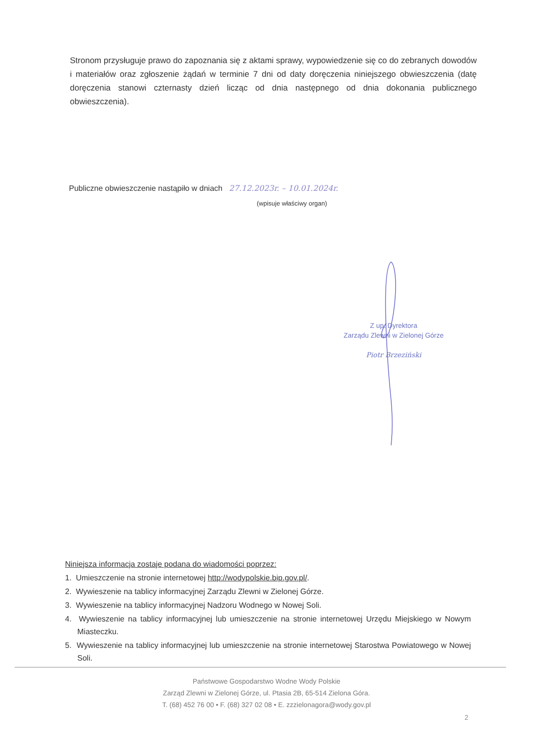Stronom przysługuje prawo do zapoznania się z aktami sprawy, wypowiedzenie się co do zebranych dowodów i materiałów oraz zgłoszenie żądań w terminie 7 dni od daty doręczenia niniejszego obwieszczenia (datę doręczenia stanowi czternasty dzień licząc od dnia następnego od dnia dokonania publicznego obwieszczenia).
Publiczne obwieszczenie nastąpiło w dniach 27.12.2023r. – 10.01.2024r.
(wpisuje właściwy organ)
Z up. Dyrektora
Zarządu Zlewni w Zielonej Górze
Piotr Brzeziński
Niniejsza informacja zostaje podana do wiadomości poprzez:
1. Umieszczenie na stronie internetowej http://wodypolskie.bip.gov.pl/.
2. Wywieszenie na tablicy informacyjnej Zarządu Zlewni w Zielonej Górze.
3. Wywieszenie na tablicy informacyjnej Nadzoru Wodnego w Nowej Soli.
4. Wywieszenie na tablicy informacyjnej lub umieszczenie na stronie internetowej Urzędu Miejskiego w Nowym Miasteczku.
5. Wywieszenie na tablicy informacyjnej lub umieszczenie na stronie internetowej Starostwa Powiatowego w Nowej Soli.
Państwowe Gospodarstwo Wodne Wody Polskie
Zarząd Zlewni w Zielonej Górze, ul. Ptasia 2B, 65-514 Zielona Góra.
T. (68) 452 76 00 • F. (68) 327 02 08 • E. zzzielonagora@wody.gov.pl
2